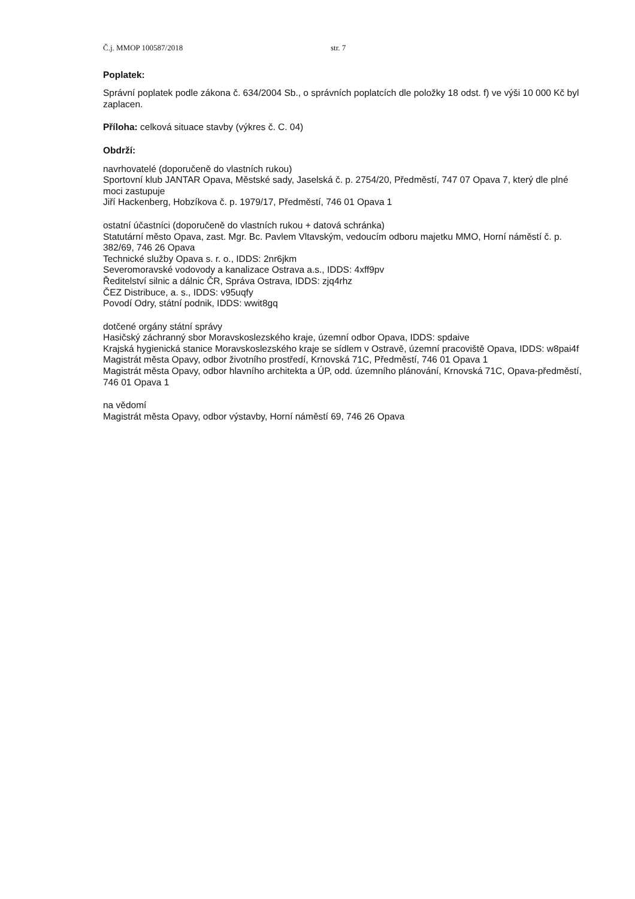Č.j. MMOP 100587/2018 str. 7
Poplatek:
Správní poplatek podle zákona č. 634/2004 Sb., o správních poplatcích dle položky 18 odst. f) ve výši 10 000 Kč byl zaplacen.
Příloha: celková situace stavby (výkres č. C. 04)
Obdrží:
navrhovatelé (doporučeně do vlastních rukou)
Sportovní klub JANTAR Opava, Městské sady, Jaselská č. p. 2754/20, Předměstí, 747 07 Opava 7, který dle plné moci zastupuje
Jiří Hackenberg, Hobzíkova č. p. 1979/17, Předměstí, 746 01 Opava 1
ostatní účastníci (doporučeně do vlastních rukou + datová schránka)
Statutární město Opava, zast. Mgr. Bc. Pavlem Vltavským, vedoucím odboru majetku MMO, Horní náměstí č. p. 382/69, 746 26 Opava
Technické služby Opava s. r. o., IDDS: 2nr6jkm
Severomoravské vodovody a kanalizace Ostrava a.s., IDDS: 4xff9pv
Ředitelství silnic a dálnic ČR, Správa Ostrava, IDDS: zjq4rhz
ČEZ Distribuce, a. s., IDDS: v95uqfy
Povodí Odry, státní podnik, IDDS: wwit8gq
dotčené orgány státní správy
Hasičský záchranný sbor Moravskoslezského kraje, územní odbor Opava, IDDS: spdaive
Krajská hygienická stanice Moravskoslezského kraje se sídlem v Ostravě, územní pracoviště Opava, IDDS: w8pai4f
Magistrát města Opavy, odbor životního prostředí, Krnovská 71C, Předměstí, 746 01 Opava 1
Magistrát města Opavy, odbor hlavního architekta a ÚP, odd. územního plánování, Krnovská 71C, Opava-předměstí, 746 01 Opava 1
na vědomí
Magistrát města Opavy, odbor výstavby, Horní náměstí 69, 746 26 Opava